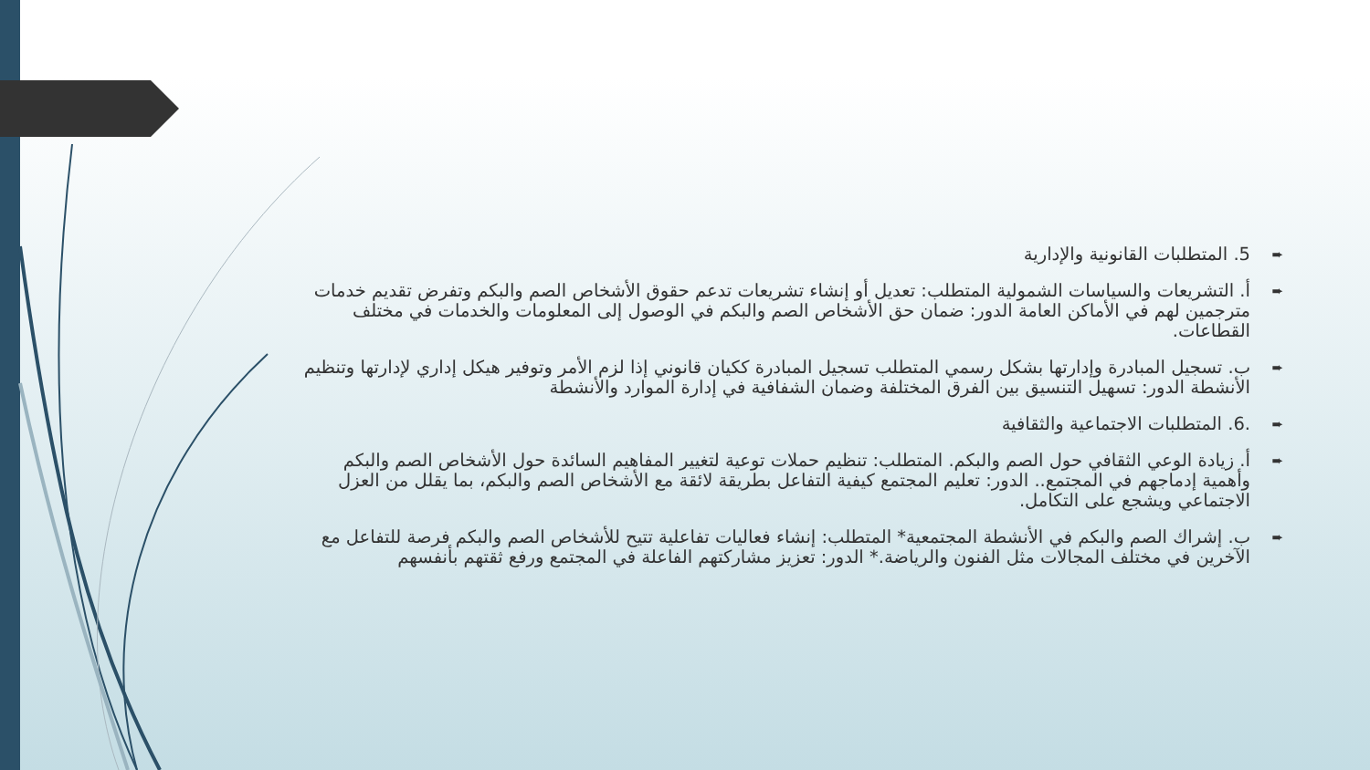➨ 5. المتطلبات القانونية والإدارية
➨ أ. التشريعات والسياسات الشمولية المتطلب: تعديل أو إنشاء تشريعات تدعم حقوق الأشخاص الصم والبكم وتفرض تقديم خدمات مترجمين لهم في الأماكن العامة الدور: ضمان حق الأشخاص الصم والبكم في الوصول إلى المعلومات والخدمات في مختلف القطاعات.
➨ ب. تسجيل المبادرة وإدارتها بشكل رسمي المتطلب تسجيل المبادرة ككيان قانوني إذا لزم الأمر وتوفير هيكل إداري لإدارتها وتنظيم الأنشطة الدور: تسهيل التنسيق بين الفرق المختلفة وضمان الشفافية في إدارة الموارد والأنشطة
➨.6. المتطلبات الاجتماعية والثقافية
➨ أ. زيادة الوعي الثقافي حول الصم والبكم. المتطلب: تنظيم حملات توعية لتغيير المفاهيم السائدة حول الأشخاص الصم والبكم وأهمية إدماجهم في المجتمع.. الدور: تعليم المجتمع كيفية التفاعل بطريقة لائقة مع الأشخاص الصم والبكم، بما يقلل من العزل الاجتماعي ويشجع على التكامل.
➨ ب. إشراك الصم والبكم في الأنشطة المجتمعية* المتطلب: إنشاء فعاليات تفاعلية تتيح للأشخاص الصم والبكم فرصة للتفاعل مع الآخرين في مختلف المجالات مثل الفنون والرياضة.* الدور: تعزيز مشاركتهم الفاعلة في المجتمع ورفع ثقتهم بأنفسهم